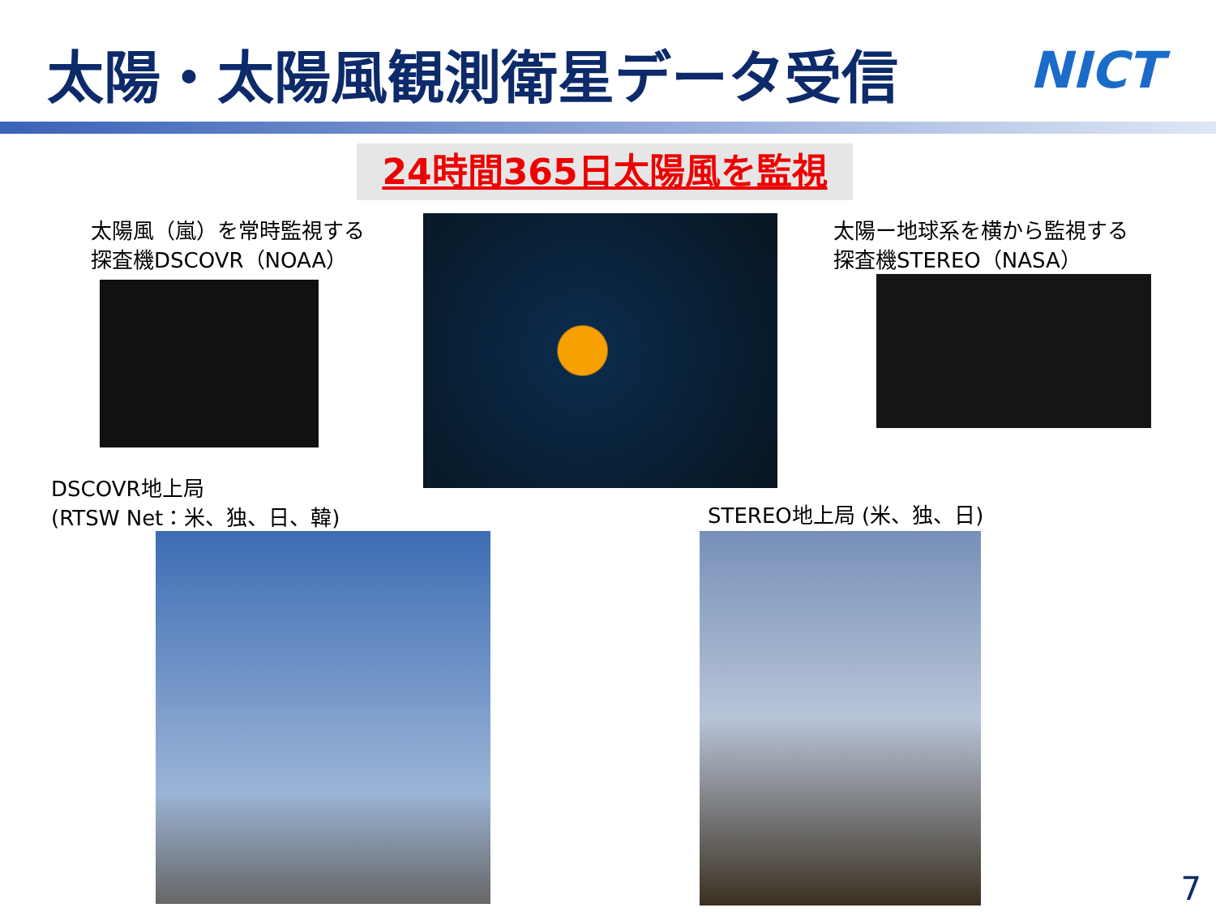太陽・太陽風観測衛星データ受信 NICT
24時間365日太陽風を監視
太陽風（嵐）を常時監視する
探査機DSCOVR（NOAA）
太陽ー地球系を横から監視する
探査機STEREO（NASA）
DSCOVR地上局
(RTSW Net：米、独、日、韓)
STEREO地上局 (米、独、日)
7